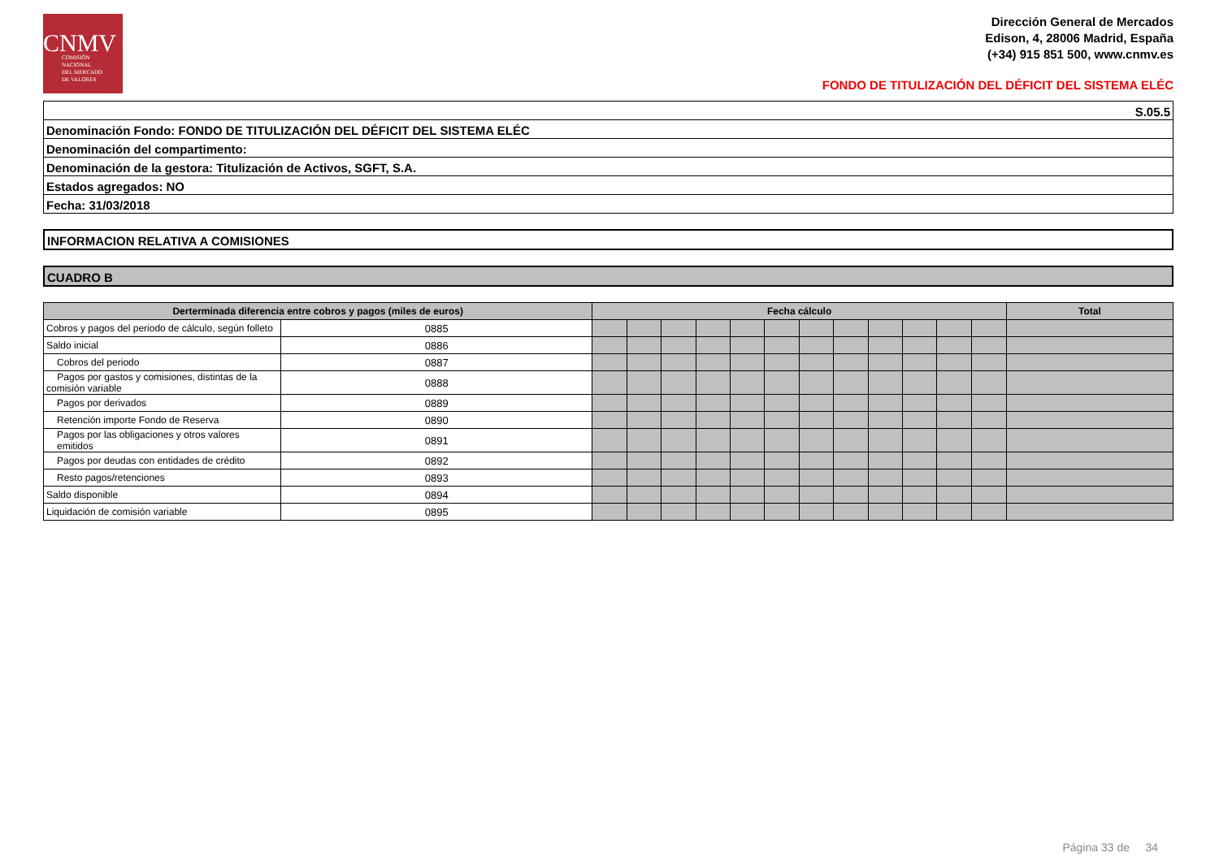CNMV
COMISIÓN
NACIONAL
DEL MERCADO
DE VALORES
Dirección General de Mercados
Edison, 4, 28006 Madrid, España
(+34) 915 851 500, www.cnmv.es
FONDO DE TITULIZACIÓN DEL DÉFICIT DEL SISTEMA ELÉC
S.05.5
Denominación Fondo: FONDO DE TITULIZACIÓN DEL DÉFICIT DEL SISTEMA ELÉC
Denominación del compartimento:
Denominación de la gestora: Titulización de Activos, SGFT, S.A.
Estados agregados: NO
Fecha: 31/03/2018
INFORMACION RELATIVA A COMISIONES
CUADRO B
| Derterminada diferencia entre cobros y pagos (miles de euros) | | Fecha cálculo | | | | | | | | | | | | Total |
| --- | --- | --- | --- | --- | --- | --- | --- | --- | --- | --- | --- | --- | --- | --- |
| Cobros y pagos del periodo de cálculo, según folleto | 0885 | | | | | | | | | | | | | |
| Saldo inicial | 0886 | | | | | | | | | | | | | |
| Cobros del periodo | 0887 | | | | | | | | | | | | | |
| Pagos por gastos y comisiones, distintas de la comisión variable | 0888 | | | | | | | | | | | | | |
| Pagos por derivados | 0889 | | | | | | | | | | | | | |
| Retención importe Fondo de Reserva | 0890 | | | | | | | | | | | | | |
| Pagos por las obligaciones y otros valores emitidos | 0891 | | | | | | | | | | | | | |
| Pagos por deudas con entidades de crédito | 0892 | | | | | | | | | | | | | |
| Resto pagos/retenciones | 0893 | | | | | | | | | | | | | |
| Saldo disponible | 0894 | | | | | | | | | | | | | |
| Liquidación de comisión variable | 0895 | | | | | | | | | | | | | |
Página 33 de 34